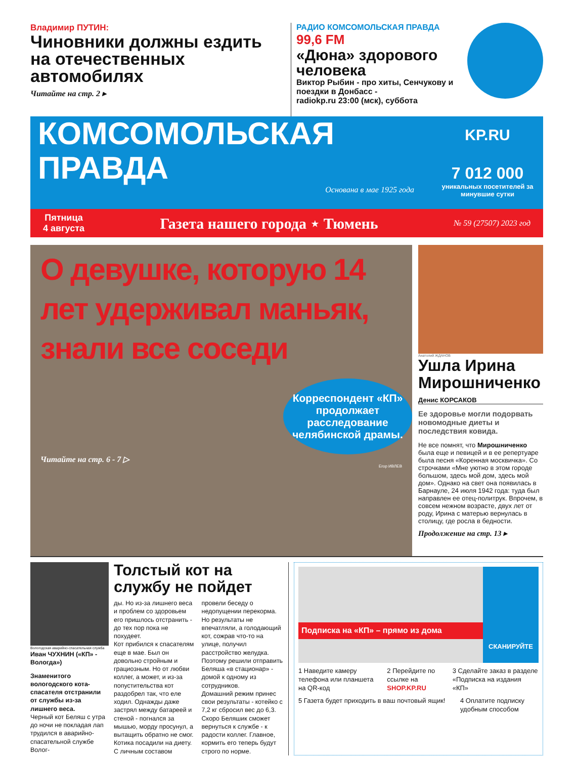Владимир ПУТИН:
Чиновники должны ездить на отечественных автомобилях
Читайте на стр. 2 ▸
РАДИО КОМСОМОЛЬСКАЯ ПРАВДА 99,6 FM
«Дюна» здорового человека
Виктор Рыбин - про хиты, Сенчукову и поездки в Донбасс -
radiokp.ru 23:00 (мск), суббота
КОМСОМОЛЬСКАЯ
ПРАВДА
Основана в мае 1925 года
KP.RU
7 012 000
уникальных посетителей за минувшие сутки
Пятница
4 августа Газета нашего города ⋆ Тюмень № 59 (27507) 2023 год
О девушке, которую 14 лет удерживал маньяк, знали все соседи
Корреспондент «КП» продолжает расследование челябинской драмы.
Читайте на стр. 6 - 7 ▷
Егор ИВЛЕВ
Анатолий ЖДАНОВ
Ушла Ирина Мирошниченко
Денис КОРСАКОВ
Ее здоровье могли подорвать новомодные диеты и последствия ковида.
Не все помнят, что Мирошниченко была еще и певицей и в ее репертуаре была песня «Коренная москвичка». Со строчками «Мне уютно в этом городе большом, здесь мой дом, здесь мой дом». Однако на свет она появилась в Барнауле, 24 июля 1942 года: туда был направлен ее отец-политрук. Впрочем, в совсем нежном возрасте, двух лет от роду, Ирина с матерью вернулась в столицу, где росла в бедности.
Продолжение на стр. 13 ▸
Вологодская аварийно-спасательная служба
Иван ЧУХНИН («КП» - Вологда»)
Знаменитого вологодского кота-спасателя отстранили от службы из-за лишнего веса.
Черный кот Беляш с утра до ночи не покладая лап трудился в аварийно-спасательной службе Волог-
Толстый кот на службу не пойдет
ды. Но из-за лишнего веса и проблем со здоровьем его пришлось отстранить - до тех пор пока не похудеет.
Кот прибился к спасателям еще в мае. Был он довольно стройным и грациозным. Но от любви коллег, а может, и из-за попустительства кот раздобрел так, что еле ходил. Однажды даже застрял между батареей и стеной - погнался за мышью, морду просунул, а вытащить обратно не смог.
Котика посадили на диету. С личным составом провели беседу о недопущении перекорма. Но результаты не впечатляли, а голодающий кот, сожрав что-то на улице, получил расстройство желудка. Поэтому решили отправить Беляша «в стационар» - домой к одному из сотрудников.
Домашний режим принес свои результаты - котейко с 7,2 кг сбросил вес до 6,3. Скоро Беляшик сможет вернуться к службе - к радости коллег. Главное, кормить его теперь будут строго по норме.
Подписка на «КП» – прямо из дома
СКАНИРУЙТЕ
1 Наведите камеру телефона или планшета на QR-код
2 Перейдите по ссылке на SHOP.KP.RU
3 Сделайте заказ в разделе «Подписка на издания «КП»
5 Газета будет приходить в ваш почтовый ящик!
4 Оплатите подписку удобным способом